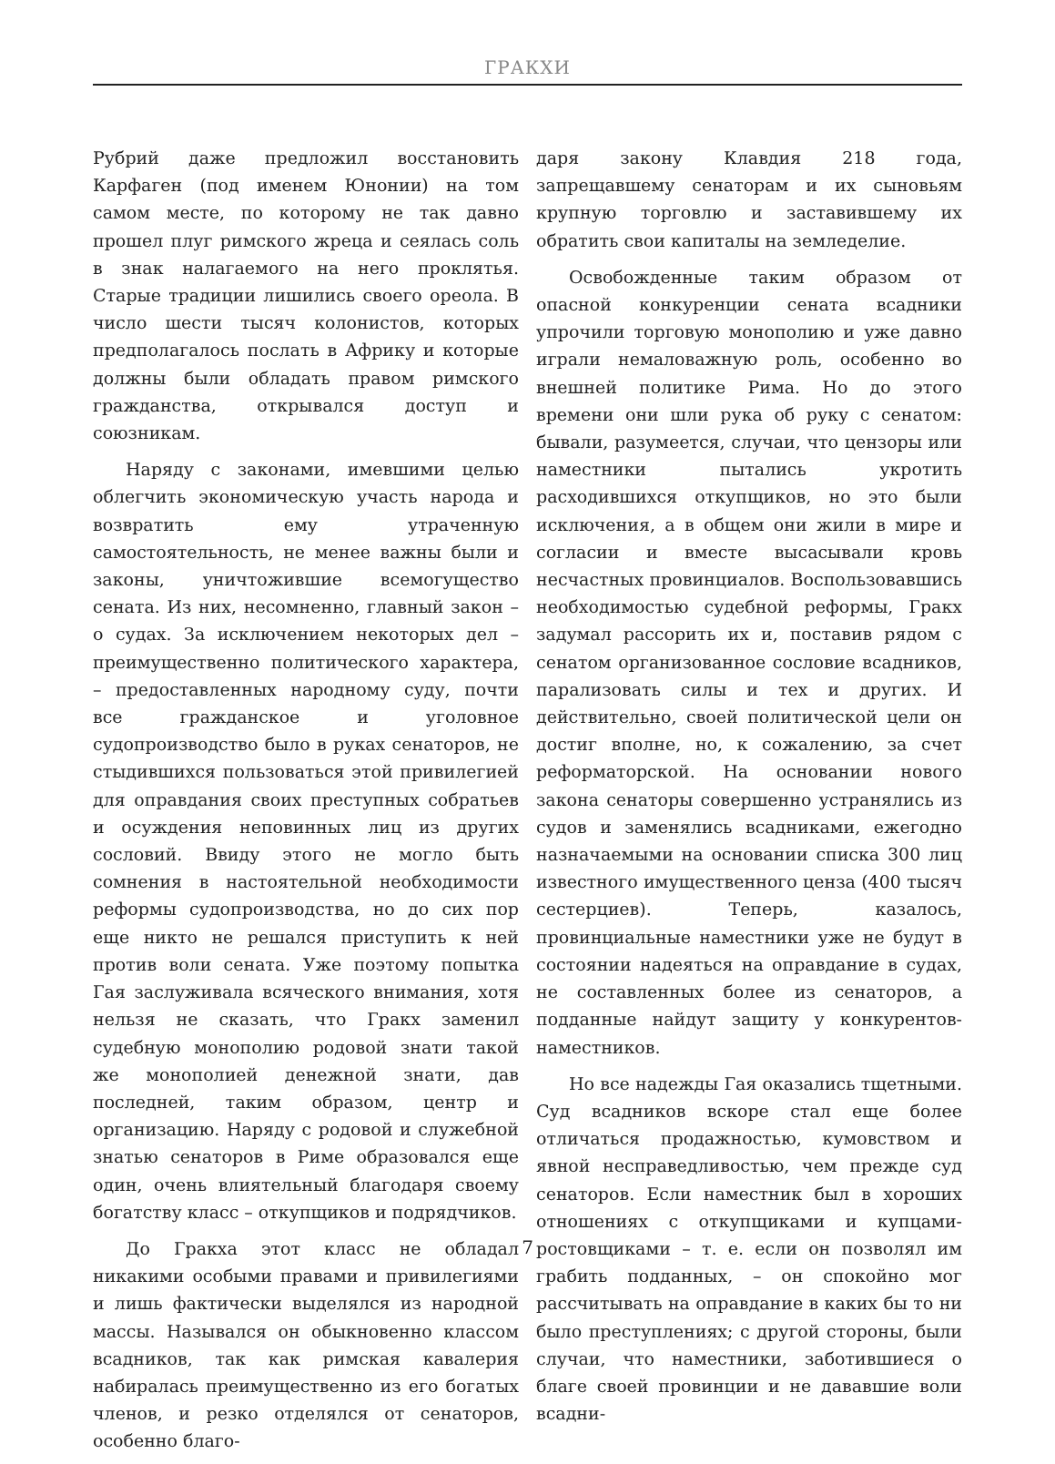ГРАКХИ
Рубрий даже предложил восстановить Карфаген (под именем Юнонии) на том самом месте, по которому не так давно прошел плуг римского жреца и сеялась соль в знак налагаемого на него проклятья. Старые традиции лишились своего ореола. В число шести тысяч колонистов, которых предполагалось послать в Африку и которые должны были обладать правом римского гражданства, открывался доступ и союзникам.
Наряду с законами, имевшими целью облегчить экономическую участь народа и возвратить ему утраченную самостоятельность, не менее важны были и законы, уничтожившие всемогущество сената. Из них, несомненно, главный закон – о судах. За исключением некоторых дел – преимущественно политического характера, – предоставленных народному суду, почти все гражданское и уголовное судопроизводство было в руках сенаторов, не стыдившихся пользоваться этой привилегией для оправдания своих преступных собратьев и осуждения неповинных лиц из других сословий. Ввиду этого не могло быть сомнения в настоятельной необходимости реформы судопроизводства, но до сих пор еще никто не решался приступить к ней против воли сената. Уже поэтому попытка Гая заслуживала всяческого внимания, хотя нельзя не сказать, что Гракх заменил судебную монополию родовой знати такой же монополией денежной знати, дав последней, таким образом, центр и организацию. Наряду с родовой и служебной знатью сенаторов в Риме образовался еще один, очень влиятельный благодаря своему богатству класс – откупщиков и подрядчиков.
До Гракха этот класс не обладал никакими особыми правами и привилегиями и лишь фактически выделялся из народной массы. Назывался он обыкновенно классом всадников, так как римская кавалерия набиралась преимущественно из его богатых членов, и резко отделялся от сенаторов, особенно благо-
даря закону Клавдия 218 года, запрещавшему сенаторам и их сыновьям крупную торговлю и заставившему их обратить свои капиталы на земледелие.
Освобожденные таким образом от опасной конкуренции сената всадники упрочили торговую монополию и уже давно играли немаловажную роль, особенно во внешней политике Рима. Но до этого времени они шли рука об руку с сенатом: бывали, разумеется, случаи, что цензоры или наместники пытались укротить расходившихся откупщиков, но это были исключения, а в общем они жили в мире и согласии и вместе высасывали кровь несчастных провинциалов. Воспользовавшись необходимостью судебной реформы, Гракх задумал рассорить их и, поставив рядом с сенатом организованное сословие всадников, парализовать силы и тех и других. И действительно, своей политической цели он достиг вполне, но, к сожалению, за счет реформаторской. На основании нового закона сенаторы совершенно устранялись из судов и заменялись всадниками, ежегодно назначаемыми на основании списка 300 лиц известного имущественного ценза (400 тысяч сестерциев). Теперь, казалось, провинциальные наместники уже не будут в состоянии надеяться на оправдание в судах, не составленных более из сенаторов, а подданные найдут защиту у конкурентов-наместников.
Но все надежды Гая оказались тщетными. Суд всадников вскоре стал еще более отличаться продажностью, кумовством и явной несправедливостью, чем прежде суд сенаторов. Если наместник был в хороших отношениях с откупщиками и купцами-ростовщиками – т. е. если он позволял им грабить подданных, – он спокойно мог рассчитывать на оправдание в каких бы то ни было преступлениях; с другой стороны, были случаи, что наместники, заботившиеся о благе своей провинции и не дававшие воли всадни-
7